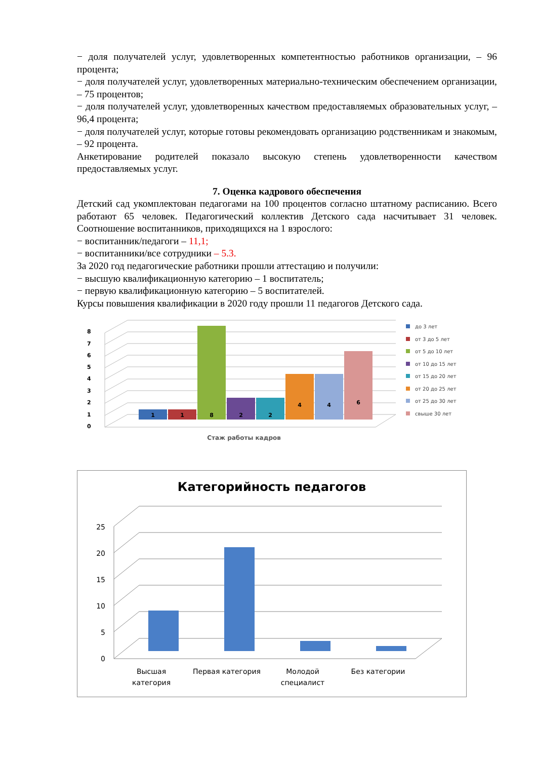− доля получателей услуг, удовлетворенных компетентностью работников организации, – 96 процента;
− доля получателей услуг, удовлетворенных материально-техническим обеспечением организации, – 75 процентов;
− доля получателей услуг, удовлетворенных качеством предоставляемых образовательных услуг, – 96,4 процента;
− доля получателей услуг, которые готовы рекомендовать организацию родственникам и знакомым, – 92 процента.
Анкетирование родителей показало высокую степень удовлетворенности качеством предоставляемых услуг.
7. Оценка кадрового обеспечения
Детский сад укомплектован педагогами на 100 процентов согласно штатному расписанию. Всего работают 65 человек. Педагогический коллектив Детского сада насчитывает 31 человек. Соотношение воспитанников, приходящихся на 1 взрослого:
− воспитанник/педагоги – 11,1;
− воспитанники/все сотрудники – 5.3.
За 2020 год педагогические работники прошли аттестацию и получили:
− высшую квалификационную категорию – 1 воспитатель;
− первую квалификационную категорию – 5 воспитателей.
Курсы повышения квалификации в 2020 году прошли 11 педагогов Детского сада.
0
1
2
3
4
5
6
7
8
1
1
8
2
2
4
4
6
Стаж работы кадров
до 3 лет
от 3 до 5 лет
от 5 до 10 лет
от 10 до 15 лет
от 15 до 20 лет
от 20 до 25 лет
от 25 до 30 лет
свыше 30 лет
Категорийность педагогов
0
5
10
15
20
25
Высшая
категория
Первая категория
Молодой
специалист
Без категории